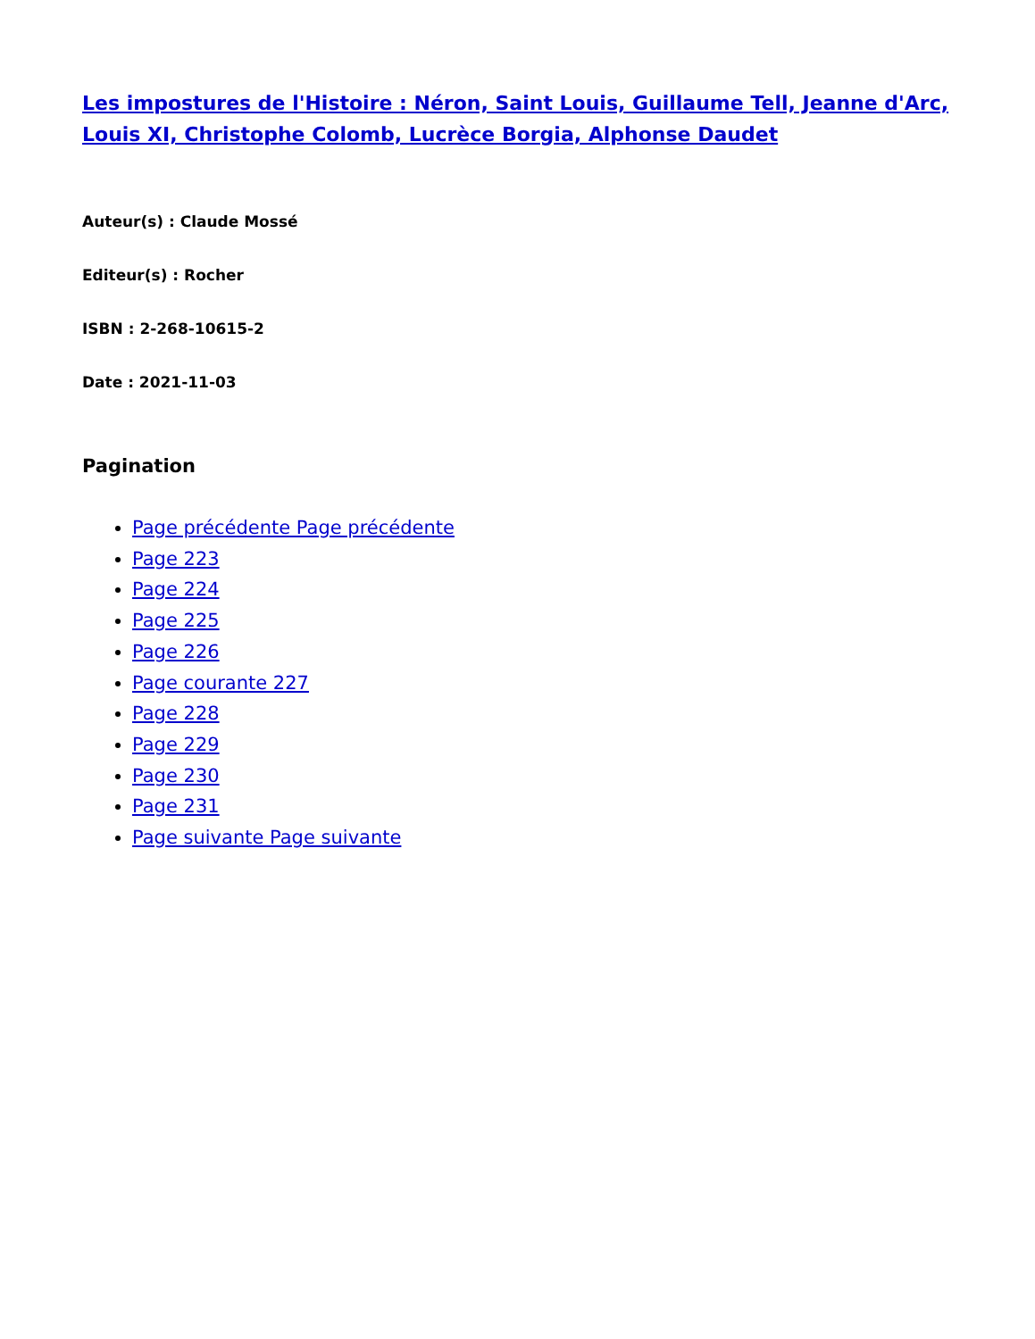Les impostures de l'Histoire : Néron, Saint Louis, Guillaume Tell, Jeanne d'Arc, Louis XI, Christophe Colomb, Lucrèce Borgia, Alphonse Daudet
Auteur(s) : Claude Mossé
Editeur(s) : Rocher
ISBN : 2-268-10615-2
Date : 2021-11-03
Pagination
Page précédente Page précédente
Page 223
Page 224
Page 225
Page 226
Page courante 227
Page 228
Page 229
Page 230
Page 231
Page suivante Page suivante